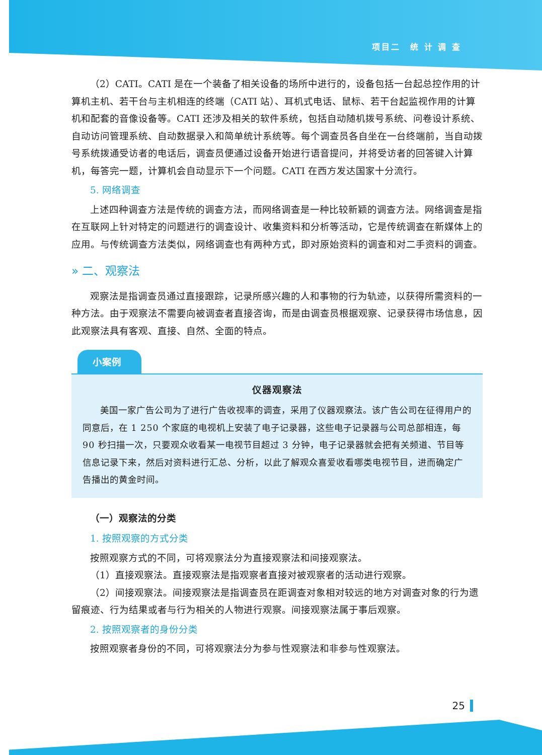项目二　统 计 调 查
（2）CATI。CATI 是在一个装备了相关设备的场所中进行的，设备包括一台起总控作用的计算机主机、若干台与主机相连的终端（CATI 站）、耳机式电话、鼠标、若干台起监视作用的计算机和配套的音像设备等。CATI 还涉及相关的软件系统，包括自动随机拨号系统、问卷设计系统、自动访问管理系统、自动数据录入和简单统计系统等。每个调查员各自坐在一台终端前，当自动拨号系统拨通受访者的电话后，调查员便通过设备开始进行语音提问，并将受访者的回答键入计算机，每答完一题，计算机会自动显示下一个问题。CATI 在西方发达国家十分流行。
5. 网络调查
上述四种调查方法是传统的调查方法，而网络调查是一种比较新颖的调查方法。网络调查是指在互联网上针对特定的问题进行的调查设计、收集资料和分析等活动，它是传统调查在新媒体上的应用。与传统调查方法类似，网络调查也有两种方式，即对原始资料的调查和对二手资料的调查。
» 二、观察法
观察法是指调查员通过直接跟踪，记录所感兴趣的人和事物的行为轨迹，以获得所需资料的一种方法。由于观察法不需要向被调查者直接咨询，而是由调查员根据观察、记录获得市场信息，因此观察法具有客观、直接、自然、全面的特点。
小案例
仪器观察法
美国一家广告公司为了进行广告收视率的调查，采用了仪器观察法。该广告公司在征得用户的同意后，在 1 250 个家庭的电视机上安装了电子记录器，这些电子记录器与公司总部相连，每 90 秒扫描一次，只要观众收看某一电视节目超过 3 分钟，电子记录器就会把有关频道、节目等信息记录下来，然后对资料进行汇总、分析，以此了解观众喜爱收看哪类电视节目，进而确定广告播出的黄金时间。
（一）观察法的分类
1. 按照观察的方式分类
按照观察方式的不同，可将观察法分为直接观察法和间接观察法。
（1）直接观察法。直接观察法是指观察者直接对被观察者的活动进行观察。
（2）间接观察法。间接观察法是指调查员在距调查对象相对较远的地方对调查对象的行为遗留痕迹、行为结果或者与行为相关的人物进行观察。间接观察法属于事后观察。
2. 按照观察者的身份分类
按照观察者身份的不同，可将观察法分为参与性观察法和非参与性观察法。
25